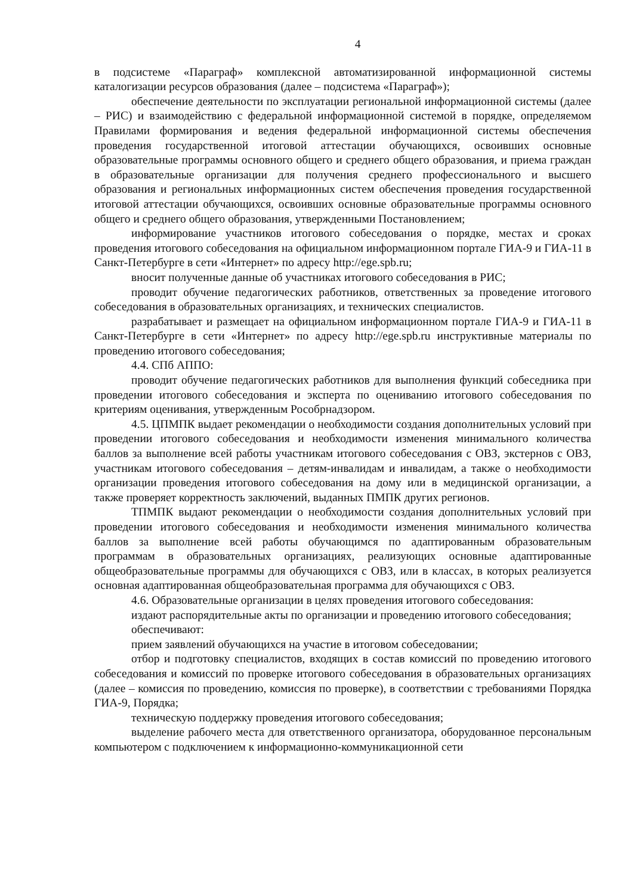4
в подсистеме «Параграф» комплексной автоматизированной информационной системы каталогизации ресурсов образования (далее – подсистема «Параграф»);
обеспечение деятельности по эксплуатации региональной информационной системы (далее – РИС) и взаимодействию с федеральной информационной системой в порядке, определяемом Правилами формирования и ведения федеральной информационной системы обеспечения проведения государственной итоговой аттестации обучающихся, освоивших основные образовательные программы основного общего и среднего общего образования, и приема граждан в образовательные организации для получения среднего профессионального и высшего образования и региональных информационных систем обеспечения проведения государственной итоговой аттестации обучающихся, освоивших основные образовательные программы основного общего и среднего общего образования, утвержденными Постановлением;
информирование участников итогового собеседования о порядке, местах и сроках проведения итогового собеседования на официальном информационном портале ГИА-9 и ГИА-11 в Санкт-Петербурге в сети «Интернет» по адресу http://ege.spb.ru;
вносит полученные данные об участниках итогового собеседования в РИС;
проводит обучение педагогических работников, ответственных за проведение итогового собеседования в образовательных организациях, и технических специалистов.
разрабатывает и размещает на официальном информационном портале ГИА-9 и ГИА-11 в Санкт-Петербурге в сети «Интернет» по адресу http://ege.spb.ru инструктивные материалы по проведению итогового собеседования;
4.4. СПб АППО:
проводит обучение педагогических работников для выполнения функций собеседника при проведении итогового собеседования и эксперта по оцениванию итогового собеседования по критериям оценивания, утвержденным Рособрнадзором.
4.5. ЦПМПК выдает рекомендации о необходимости создания дополнительных условий при проведении итогового собеседования и необходимости изменения минимального количества баллов за выполнение всей работы участникам итогового собеседования с ОВЗ, экстернов с ОВЗ, участникам итогового собеседования – детям-инвалидам и инвалидам, а также о необходимости организации проведения итогового собеседования на дому или в медицинской организации, а также проверяет корректность заключений, выданных ПМПК других регионов.
ТПМПК выдают рекомендации о необходимости создания дополнительных условий при проведении итогового собеседования и необходимости изменения минимального количества баллов за выполнение всей работы обучающимся по адаптированным образовательным программам в образовательных организациях, реализующих основные адаптированные общеобразовательные программы для обучающихся с ОВЗ, или в классах, в которых реализуется основная адаптированная общеобразовательная программа для обучающихся с ОВЗ.
4.6. Образовательные организации в целях проведения итогового собеседования:
издают распорядительные акты по организации и проведению итогового собеседования;
обеспечивают:
прием заявлений обучающихся на участие в итоговом собеседовании;
отбор и подготовку специалистов, входящих в состав комиссий по проведению итогового собеседования и комиссий по проверке итогового собеседования в образовательных организациях (далее – комиссия по проведению, комиссия по проверке), в соответствии с требованиями Порядка ГИА-9, Порядка;
техническую поддержку проведения итогового собеседования;
выделение рабочего места для ответственного организатора, оборудованное персональным компьютером с подключением к информационно-коммуникационной сети